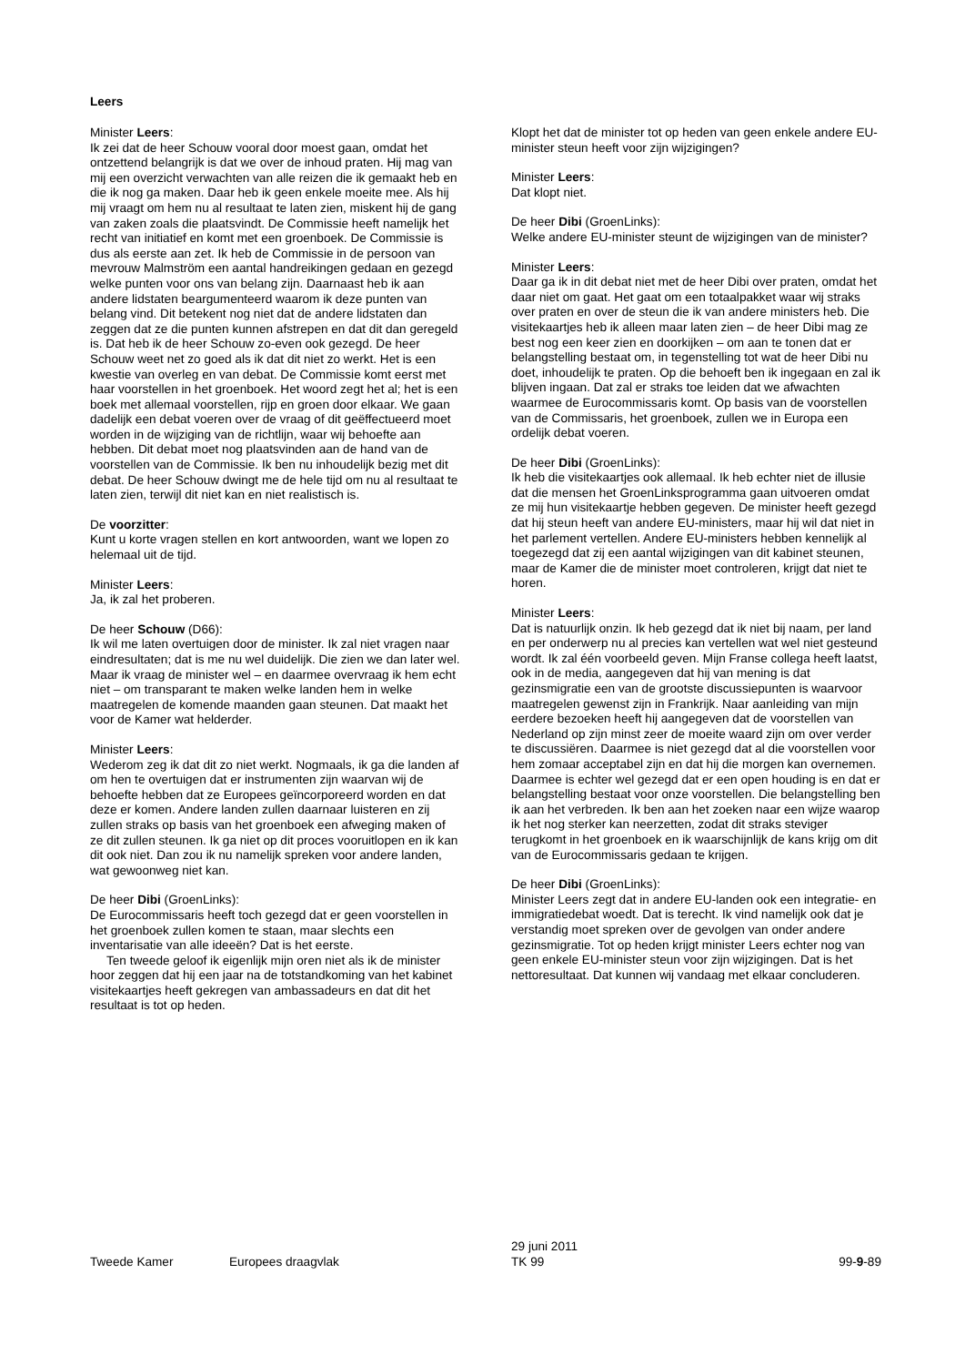Leers
Minister Leers:
Ik zei dat de heer Schouw vooral door moest gaan, omdat het ontzettend belangrijk is dat we over de inhoud praten. Hij mag van mij een overzicht verwachten van alle reizen die ik gemaakt heb en die ik nog ga maken. Daar heb ik geen enkele moeite mee. Als hij mij vraagt om hem nu al resultaat te laten zien, miskent hij de gang van zaken zoals die plaatsvindt. De Commissie heeft namelijk het recht van initiatief en komt met een groenboek. De Commissie is dus als eerste aan zet. Ik heb de Commissie in de persoon van mevrouw Malmström een aantal handreikingen gedaan en gezegd welke punten voor ons van belang zijn. Daarnaast heb ik aan andere lidstaten beargumenteerd waarom ik deze punten van belang vind. Dit betekent nog niet dat de andere lidstaten dan zeggen dat ze die punten kunnen afstrepen en dat dit dan geregeld is. Dat heb ik de heer Schouw zo-even ook gezegd. De heer Schouw weet net zo goed als ik dat dit niet zo werkt. Het is een kwestie van overleg en van debat. De Commissie komt eerst met haar voorstellen in het groenboek. Het woord zegt het al; het is een boek met allemaal voorstellen, rijp en groen door elkaar. We gaan dadelijk een debat voeren over de vraag of dit geëffectueerd moet worden in de wijziging van de richtlijn, waar wij behoefte aan hebben. Dit debat moet nog plaatsvinden aan de hand van de voorstellen van de Commissie. Ik ben nu inhoudelijk bezig met dit debat. De heer Schouw dwingt me de hele tijd om nu al resultaat te laten zien, terwijl dit niet kan en niet realistisch is.
De voorzitter:
Kunt u korte vragen stellen en kort antwoorden, want we lopen zo helemaal uit de tijd.
Minister Leers:
Ja, ik zal het proberen.
De heer Schouw (D66):
Ik wil me laten overtuigen door de minister. Ik zal niet vragen naar eindresultaten; dat is me nu wel duidelijk. Die zien we dan later wel. Maar ik vraag de minister wel – en daarmee overvraag ik hem echt niet – om transparant te maken welke landen hem in welke maatregelen de komende maanden gaan steunen. Dat maakt het voor de Kamer wat helderder.
Minister Leers:
Wederom zeg ik dat dit zo niet werkt. Nogmaals, ik ga die landen af om hen te overtuigen dat er instrumenten zijn waarvan wij de behoefte hebben dat ze Europees geïncorporeerd worden en dat deze er komen. Andere landen zullen daarnaar luisteren en zij zullen straks op basis van het groenboek een afweging maken of ze dit zullen steunen. Ik ga niet op dit proces vooruitlopen en ik kan dit ook niet. Dan zou ik nu namelijk spreken voor andere landen, wat gewoonweg niet kan.
De heer Dibi (GroenLinks):
De Eurocommissaris heeft toch gezegd dat er geen voorstellen in het groenboek zullen komen te staan, maar slechts een inventarisatie van alle ideeën? Dat is het eerste.
Ten tweede geloof ik eigenlijk mijn oren niet als ik de minister hoor zeggen dat hij een jaar na de totstandkoming van het kabinet visitekaartjes heeft gekregen van ambassadeurs en dat dit het resultaat is tot op heden.
Klopt het dat de minister tot op heden van geen enkele andere EU-minister steun heeft voor zijn wijzigingen?
Minister Leers:
Dat klopt niet.
De heer Dibi (GroenLinks):
Welke andere EU-minister steunt de wijzigingen van de minister?
Minister Leers:
Daar ga ik in dit debat niet met de heer Dibi over praten, omdat het daar niet om gaat. Het gaat om een totaalpakket waar wij straks over praten en over de steun die ik van andere ministers heb. Die visitekaartjes heb ik alleen maar laten zien – de heer Dibi mag ze best nog een keer zien en doorkijken – om aan te tonen dat er belangstelling bestaat om, in tegenstelling tot wat de heer Dibi nu doet, inhoudelijk te praten. Op die behoeft ben ik ingegaan en zal ik blijven ingaan. Dat zal er straks toe leiden dat we afwachten waarmee de Eurocommissaris komt. Op basis van de voorstellen van de Commissaris, het groenboek, zullen we in Europa een ordelijk debat voeren.
De heer Dibi (GroenLinks):
Ik heb die visitekaartjes ook allemaal. Ik heb echter niet de illusie dat die mensen het GroenLinksprogramma gaan uitvoeren omdat ze mij hun visitekaartje hebben gegeven. De minister heeft gezegd dat hij steun heeft van andere EU-ministers, maar hij wil dat niet in het parlement vertellen. Andere EU-ministers hebben kennelijk al toegezegd dat zij een aantal wijzigingen van dit kabinet steunen, maar de Kamer die de minister moet controleren, krijgt dat niet te horen.
Minister Leers:
Dat is natuurlijk onzin. Ik heb gezegd dat ik niet bij naam, per land en per onderwerp nu al precies kan vertellen wat wel niet gesteund wordt. Ik zal één voorbeeld geven. Mijn Franse collega heeft laatst, ook in de media, aangegeven dat hij van mening is dat gezinsmigratie een van de grootste discussiepunten is waarvoor maatregelen gewenst zijn in Frankrijk. Naar aanleiding van mijn eerdere bezoeken heeft hij aangegeven dat de voorstellen van Nederland op zijn minst zeer de moeite waard zijn om over verder te discussiëren. Daarmee is niet gezegd dat al die voorstellen voor hem zomaar acceptabel zijn en dat hij die morgen kan overnemen. Daarmee is echter wel gezegd dat er een open houding is en dat er belangstelling bestaat voor onze voorstellen. Die belangstelling ben ik aan het verbreden. Ik ben aan het zoeken naar een wijze waarop ik het nog sterker kan neerzetten, zodat dit straks steviger terugkomt in het groenboek en ik waarschijnlijk de kans krijg om dit van de Eurocommissaris gedaan te krijgen.
De heer Dibi (GroenLinks):
Minister Leers zegt dat in andere EU-landen ook een integratie- en immigratiedebat woedt. Dat is terecht. Ik vind namelijk ook dat je verstandig moet spreken over de gevolgen van onder andere gezinsmigratie. Tot op heden krijgt minister Leers echter nog van geen enkele EU-minister steun voor zijn wijzigingen. Dat is het nettoresultaat. Dat kunnen wij vandaag met elkaar concluderen.
Tweede Kamer
Europees draagvlak
29 juni 2011
TK 99
99-9-89